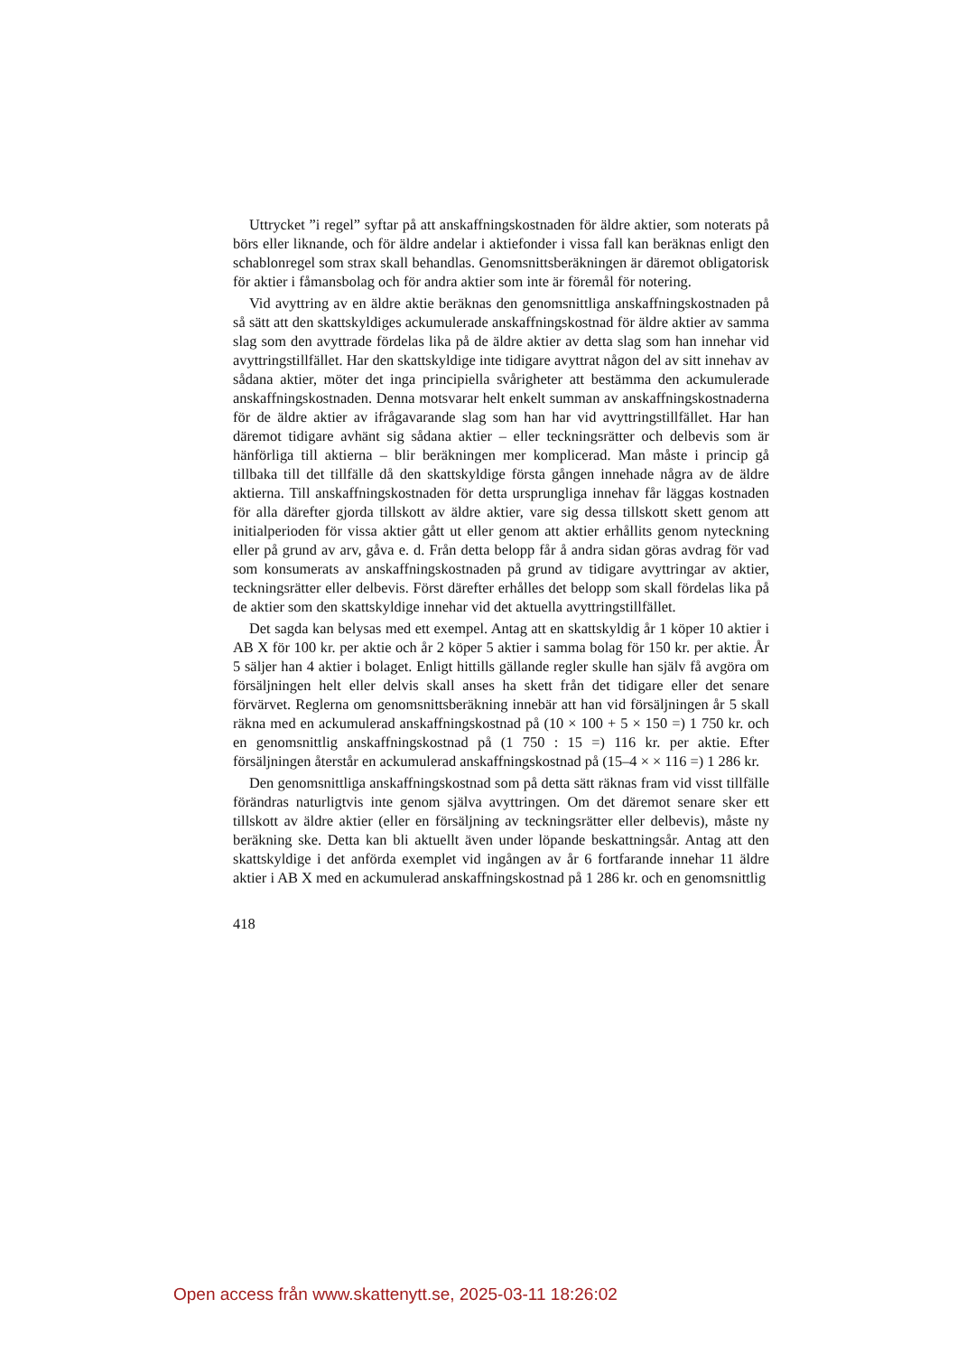Uttrycket ”i regel” syftar på att anskaffningskostnaden för äldre aktier, som noterats på börs eller liknande, och för äldre andelar i aktiefonder i vissa fall kan beräknas enligt den schablonregel som strax skall behandlas. Genomsnittsberäkningen är däremot obligatorisk för aktier i fåmansbolag och för andra aktier som inte är föremål för notering.
Vid avyttring av en äldre aktie beräknas den genomsnittliga anskaffningskostnaden på så sätt att den skattskyldiges ackumulerade anskaffningskostnad för äldre aktier av samma slag som den avyttrade fördelas lika på de äldre aktier av detta slag som han innehar vid avyttringstillfället. Har den skattskyldige inte tidigare avyttrat någon del av sitt innehav av sådana aktier, möter det inga principiella svårigheter att bestämma den ackumulerade anskaffningskostnaden. Denna motsvarar helt enkelt summan av anskaffningskostnaderna för de äldre aktier av ifrågavarande slag som han har vid avyttringstillfället. Har han däremot tidigare avhänt sig sådana aktier – eller teckningsrätter och delbevis som är hänförliga till aktierna – blir beräkningen mer komplicerad. Man måste i princip gå tillbaka till det tillfälle då den skattskyldige första gången innehade några av de äldre aktierna. Till anskaffningskostnaden för detta ursprungliga innehav får läggas kostnaden för alla därefter gjorda tillskott av äldre aktier, vare sig dessa tillskott skett genom att initialperioden för vissa aktier gått ut eller genom att aktier erhållits genom nyteckning eller på grund av arv, gåva e. d. Från detta belopp får å andra sidan göras avdrag för vad som konsumerats av anskaffningskostnaden på grund av tidigare avyttringar av aktier, teckningsrätter eller delbevis. Först därefter erhålles det belopp som skall fördelas lika på de aktier som den skattskyldige innehar vid det aktuella avyttringstillfället.
Det sagda kan belysas med ett exempel. Antag att en skattskyldig år 1 köper 10 aktier i AB X för 100 kr. per aktie och år 2 köper 5 aktier i samma bolag för 150 kr. per aktie. År 5 säljer han 4 aktier i bolaget. Enligt hittills gällande regler skulle han själv få avgöra om försäljningen helt eller delvis skall anses ha skett från det tidigare eller det senare förvärvet. Reglerna om genomsnittsberäkning innebär att han vid försäljningen år 5 skall räkna med en ackumulerad anskaffningskostnad på (10 × 100 + 5 × 150 =) 1 750 kr. och en genomsnittlig anskaffningskostnad på (1 750 : 15 =) 116 kr. per aktie. Efter försäljningen återstår en ackumulerad anskaffningskostnad på (15–4 × × 116 =) 1 286 kr.
Den genomsnittliga anskaffningskostnad som på detta sätt räknas fram vid visst tillfälle förändras naturligtvis inte genom själva avyttringen. Om det däremot senare sker ett tillskott av äldre aktier (eller en försäljning av teckningsrätter eller delbevis), måste ny beräkning ske. Detta kan bli aktuellt även under löpande beskattningsår. Antag att den skattskyldige i det anförda exemplet vid ingången av år 6 fortfarande innehar 11 äldre aktier i AB X med en ackumulerad anskaffningskostnad på 1 286 kr. och en genomsnittlig
418
Open access från www.skattenytt.se, 2025-03-11 18:26:02